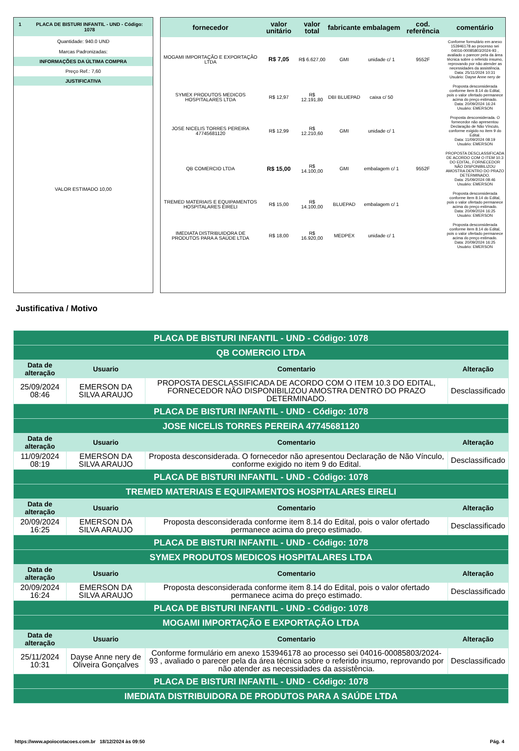1 PLACA DE BISTURI INFANTIL - UND - Código: 1078
Quantidade: 940.0 UND
Marcas Padronizadas:
INFORMAÇÕES DA ÚLTIMA COMPRA
Preço Ref.: 7,60
JUSTIFICATIVA
VALOR ESTIMADO 10,00
| fornecedor | valor unitário | valor total | fabricante | embalagem | cod. referência | comentário |
| --- | --- | --- | --- | --- | --- | --- |
| MOGAMI IMPORTAÇÃO E EXPORTAÇÃO LTDA | R$ 7,05 | R$ 6.627,00 | GMI | unidade c/ 1 | 9552F | Conforme formulário em anexo 153946178 ao processo sei 04016-00085803/2024-93 , avaliado o parecer pela da área técnica sobre o referido insumo, reprovando por não atender as necessidades da assistência. Data: 25/11/2024 10:31 Usuário: Dayse Anne nery de |
| SYMEX PRODUTOS MEDICOS HOSPITALARES LTDA | R$ 12,97 | R$ 12.191,80 | DBI BLUEPAD | caixa c/ 50 | | Proposta desconsiderada conforme item 8.14 do Edital, pois o valor ofertado permanece acima do preço estimado. Data: 20/09/2024 16:24 Usuário: EMERSON |
| JOSE NICELIS TORRES PEREIRA 47745681120 | R$ 12,99 | R$ 12.210,60 | GMI | unidade c/ 1 | | Proposta desconsiderada. O fornecedor não apresentou Declaração de Não Vínculo, conforme exigido no item 9 do Edital. Data: 11/09/2024 08:19 Usuário: EMERSON |
| QB COMERCIO LTDA | R$ 15,00 | R$ 14.100,00 | GMI | embalagem c/ 1 | 9552F | PROPOSTA DESCLASSIFICADA DE ACORDO COM O ITEM 10.3 DO EDITAL, FORNECEDOR NÃO DISPONIBILIZOU AMOSTRA DENTRO DO PRAZO DETERMINADO. Data: 25/09/2024 08:46 Usuário: EMERSON |
| TREMED MATERIAIS E EQUIPAMENTOS HOSPITALARES EIRELI | R$ 15,00 | R$ 14.100,00 | BLUEPAD | embalagem c/ 1 | | Proposta desconsiderada conforme item 8.14 do Edital, pois o valor ofertado permanece acima do preço estimado. Data: 20/09/2024 16:25 Usuário: EMERSON |
| IMEDIATA DISTRIBUIDORA DE PRODUTOS PARA A SAÚDE LTDA | R$ 18,00 | R$ 16.920,00 | MEDPEX | unidade c/ 1 | | Proposta desconsiderada conforme item 8.14 do Edital, pois o valor ofertado permanece acima do preço estimado. Data: 20/09/2024 16:25 Usuário: EMERSON |
Justificativa / Motivo
| PLACA DE BISTURI INFANTIL - UND - Código: 1078 | | | |
| QB COMERCIO LTDA | | | |
| Data de alteração | Usuario | Comentario | Alteração |
| 25/09/2024 08:46 | EMERSON DA SILVA ARAUJO | PROPOSTA DESCLASSIFICADA DE ACORDO COM O ITEM 10.3 DO EDITAL, FORNECEDOR NÃO DISPONIBILIZOU AMOSTRA DENTRO DO PRAZO DETERMINADO. | Desclassificado |
| PLACA DE BISTURI INFANTIL - UND - Código: 1078 | | | |
| JOSE NICELIS TORRES PEREIRA 47745681120 | | | |
| Data de alteração | Usuario | Comentario | Alteração |
| 11/09/2024 08:19 | EMERSON DA SILVA ARAUJO | Proposta desconsiderada. O fornecedor não apresentou Declaração de Não Vínculo, conforme exigido no item 9 do Edital. | Desclassificado |
| PLACA DE BISTURI INFANTIL - UND - Código: 1078 | | | |
| TREMED MATERIAIS E EQUIPAMENTOS HOSPITALARES EIRELI | | | |
| Data de alteração | Usuario | Comentario | Alteração |
| 20/09/2024 16:25 | EMERSON DA SILVA ARAUJO | Proposta desconsiderada conforme item 8.14 do Edital, pois o valor ofertado permanece acima do preço estimado. | Desclassificado |
| PLACA DE BISTURI INFANTIL - UND - Código: 1078 | | | |
| SYMEX PRODUTOS MEDICOS HOSPITALARES LTDA | | | |
| Data de alteração | Usuario | Comentario | Alteração |
| 20/09/2024 16:24 | EMERSON DA SILVA ARAUJO | Proposta desconsiderada conforme item 8.14 do Edital, pois o valor ofertado permanece acima do preço estimado. | Desclassificado |
| PLACA DE BISTURI INFANTIL - UND - Código: 1078 | | | |
| MOGAMI IMPORTAÇÃO E EXPORTAÇÃO LTDA | | | |
| Data de alteração | Usuario | Comentario | Alteração |
| 25/11/2024 10:31 | Dayse Anne nery de Oliveira Gonçalves | Conforme formulário em anexo 153946178 ao processo sei 04016-00085803/2024-93 , avaliado o parecer pela da área técnica sobre o referido insumo, reprovando por não atender as necessidades da assistência. | Desclassificado |
| PLACA DE BISTURI INFANTIL - UND - Código: 1078 | | | |
| IMEDIATA DISTRIBUIDORA DE PRODUTOS PARA A SAÚDE LTDA | | | |
https://www.apoiocotacoes.com.br 18/12/2024 às 09:50 Pág. 4